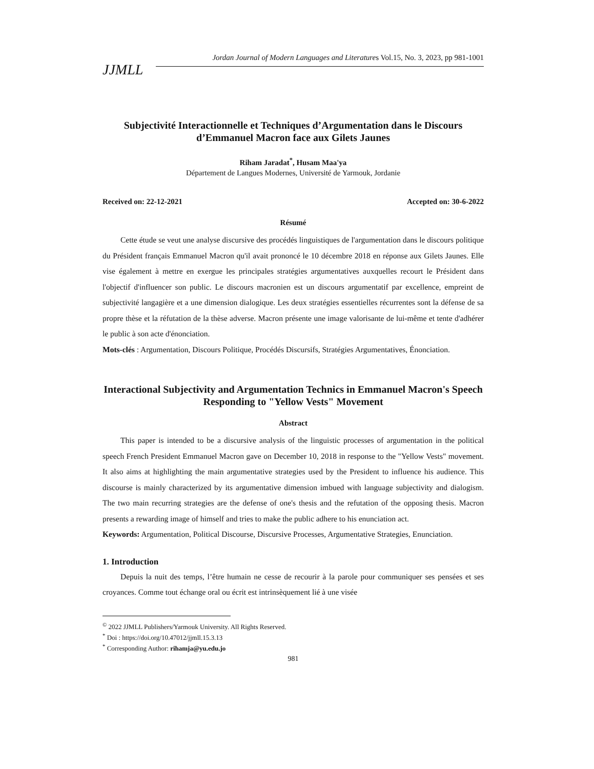JJMLL
Jordan Journal of Modern Languages and Literatures Vol.15, No. 3, 2023, pp 981-1001
Subjectivité Interactionnelle et Techniques d’Argumentation dans le Discours d’Emmanuel Macron face aux Gilets Jaunes
Riham Jaradat<sup>*</sup>, Husam Maa'ya
Département de Langues Modernes, Université de Yarmouk, Jordanie
Received on: 22-12-2021 Accepted on: 30-6-2022
Résumé
Cette étude se veut une analyse discursive des procédés linguistiques de l'argumentation dans le discours politique du Président français Emmanuel Macron qu'il avait prononcé le 10 décembre 2018 en réponse aux Gilets Jaunes. Elle vise également à mettre en exergue les principales stratégies argumentatives auxquelles recourt le Président dans l'objectif d'influencer son public. Le discours macronien est un discours argumentatif par excellence, empreint de subjectivité langagière et a une dimension dialogique. Les deux stratégies essentielles récurrentes sont la défense de sa propre thèse et la réfutation de la thèse adverse. Macron présente une image valorisante de lui-même et tente d'adhérer le public à son acte d'énonciation.
Mots-clés : Argumentation, Discours Politique, Procédés Discursifs, Stratégies Argumentatives, Énonciation.
Interactional Subjectivity and Argumentation Technics in Emmanuel Macron's Speech Responding to "Yellow Vests" Movement
Abstract
This paper is intended to be a discursive analysis of the linguistic processes of argumentation in the political speech French President Emmanuel Macron gave on December 10, 2018 in response to the "Yellow Vests" movement. It also aims at highlighting the main argumentative strategies used by the President to influence his audience. This discourse is mainly characterized by its argumentative dimension imbued with language subjectivity and dialogism. The two main recurring strategies are the defense of one's thesis and the refutation of the opposing thesis. Macron presents a rewarding image of himself and tries to make the public adhere to his enunciation act.
Keywords: Argumentation, Political Discourse, Discursive Processes, Argumentative Strategies, Enunciation.
1. Introduction
Depuis la nuit des temps, l’être humain ne cesse de recourir à la parole pour communiquer ses pensées et ses croyances. Comme tout échange oral ou écrit est intrinsèquement lié à une visée
<sup>©</sup> 2022 JJMLL Publishers/Yarmouk University. All Rights Reserved.
<sup>*</sup> Doi : https://doi.org/10.47012/jjmll.15.3.13
<sup>*</sup> Corresponding Author: rihamja@yu.edu.jo
981